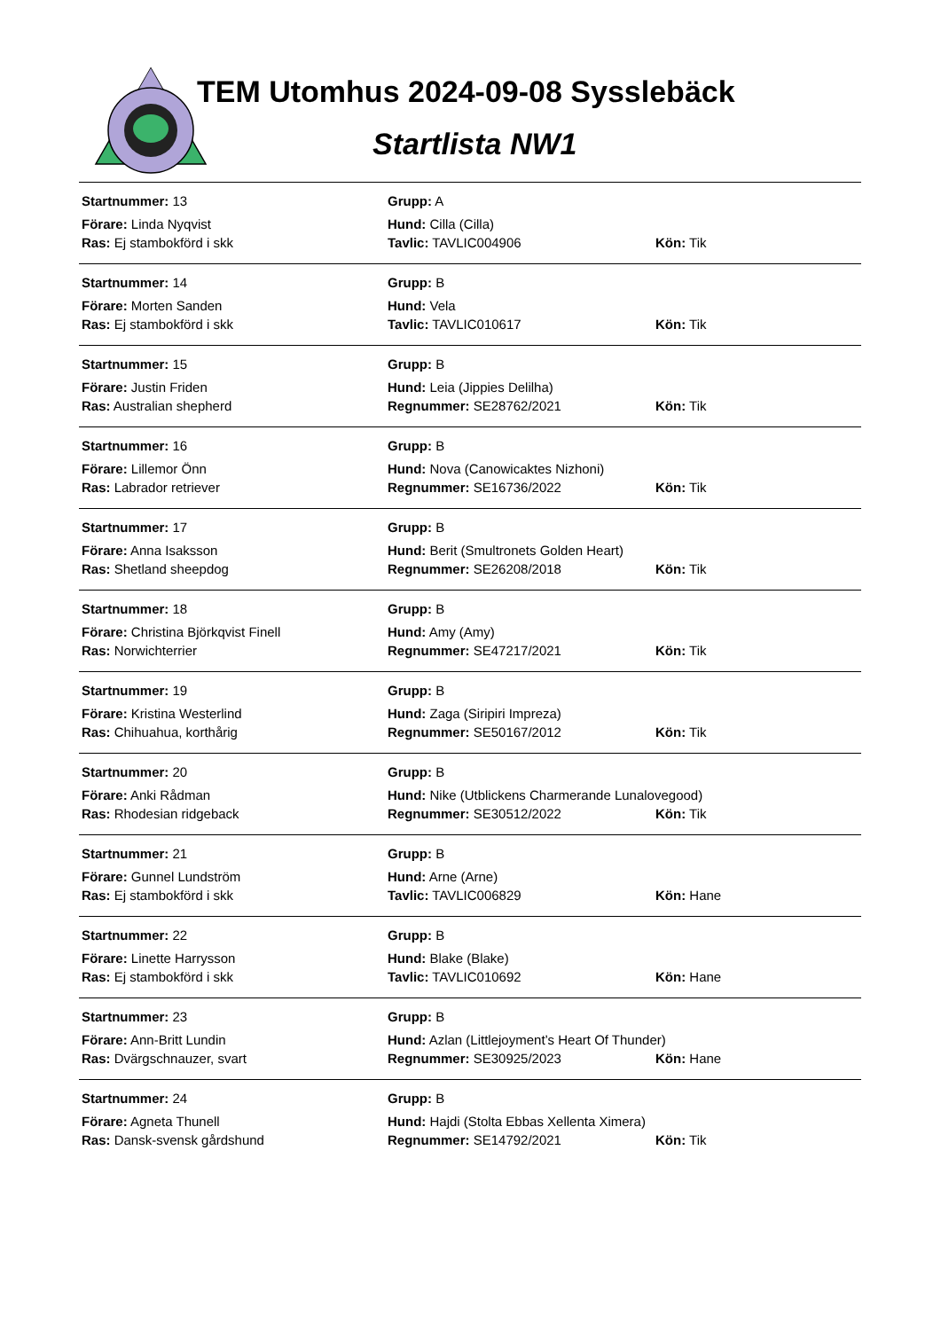TEM Utomhus 2024-09-08 Sysslebäck
Startlista NW1
| Startnummer: 13 | Grupp: A | |
| Förare: Linda Nyqvist | Hund: Cilla (Cilla) | |
| Ras: Ej stambokförd i skk | Tavlic: TAVLIC004906 | Kön: Tik |
| Startnummer: 14 | Grupp: B | |
| Förare: Morten Sanden | Hund: Vela | |
| Ras: Ej stambokförd i skk | Tavlic: TAVLIC010617 | Kön: Tik |
| Startnummer: 15 | Grupp: B | |
| Förare: Justin Friden | Hund: Leia (Jippies Delilha) | |
| Ras: Australian shepherd | Regnummer: SE28762/2021 | Kön: Tik |
| Startnummer: 16 | Grupp: B | |
| Förare: Lillemor Önn | Hund: Nova (Canowicaktes Nizhoni) | |
| Ras: Labrador retriever | Regnummer: SE16736/2022 | Kön: Tik |
| Startnummer: 17 | Grupp: B | |
| Förare: Anna Isaksson | Hund: Berit (Smultronets Golden Heart) | |
| Ras: Shetland sheepdog | Regnummer: SE26208/2018 | Kön: Tik |
| Startnummer: 18 | Grupp: B | |
| Förare: Christina Björkqvist Finell | Hund: Amy (Amy) | |
| Ras: Norwichterrier | Regnummer: SE47217/2021 | Kön: Tik |
| Startnummer: 19 | Grupp: B | |
| Förare: Kristina Westerlind | Hund: Zaga (Siripiri Impreza) | |
| Ras: Chihuahua, korthårig | Regnummer: SE50167/2012 | Kön: Tik |
| Startnummer: 20 | Grupp: B | |
| Förare: Anki Rådman | Hund: Nike (Utblickens Charmerande Lunalovegood) | |
| Ras: Rhodesian ridgeback | Regnummer: SE30512/2022 | Kön: Tik |
| Startnummer: 21 | Grupp: B | |
| Förare: Gunnel Lundström | Hund: Arne (Arne) | |
| Ras: Ej stambokförd i skk | Tavlic: TAVLIC006829 | Kön: Hane |
| Startnummer: 22 | Grupp: B | |
| Förare: Linette Harrysson | Hund: Blake (Blake) | |
| Ras: Ej stambokförd i skk | Tavlic: TAVLIC010692 | Kön: Hane |
| Startnummer: 23 | Grupp: B | |
| Förare: Ann-Britt Lundin | Hund: Azlan (Littlejoyment’s Heart Of Thunder) | |
| Ras: Dvärgschnauzer, svart | Regnummer: SE30925/2023 | Kön: Hane |
| Startnummer: 24 | Grupp: B | |
| Förare: Agneta Thunell | Hund: Hajdi (Stolta Ebbas Xellenta Ximera) | |
| Ras: Dansk-svensk gårdshund | Regnummer: SE14792/2021 | Kön: Tik |